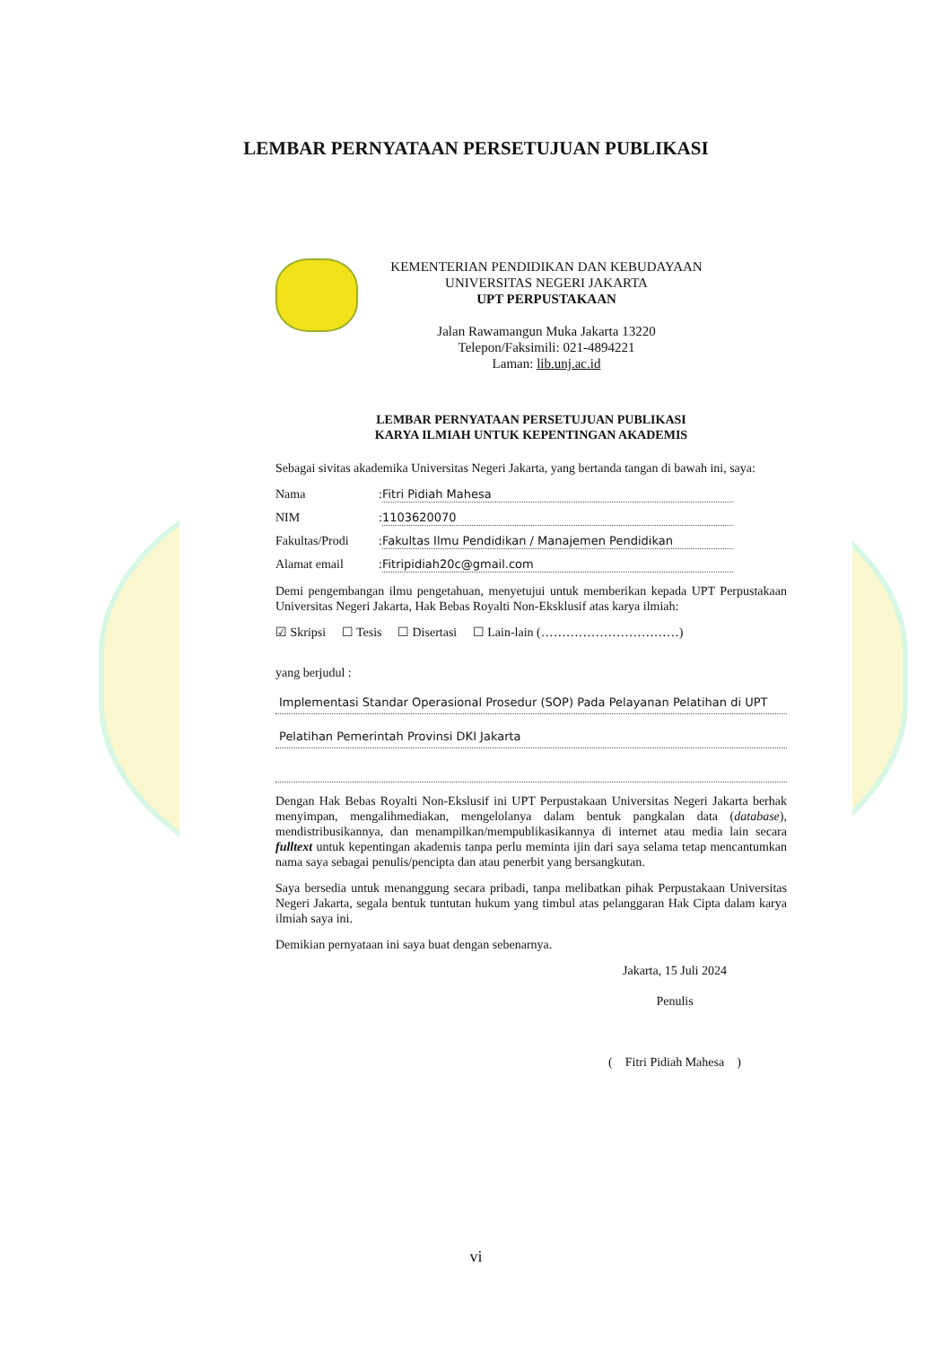LEMBAR PERNYATAAN PERSETUJUAN PUBLIKASI
KEMENTERIAN PENDIDIKAN DAN KEBUDAYAAN
UNIVERSITAS NEGERI JAKARTA
UPT PERPUSTAKAAN
Jalan Rawamangun Muka Jakarta 13220
Telepon/Faksimili: 021-4894221
Laman: lib.unj.ac.id
LEMBAR PERNYATAAN PERSETUJUAN PUBLIKASI
KARYA ILMIAH UNTUK KEPENTINGAN AKADEMIS
Sebagai sivitas akademika Universitas Negeri Jakarta, yang bertanda tangan di bawah ini, saya:
Nama: Fitri Pidiah Mahesa
NIM: 1103620070
Fakultas/Prodi: Fakultas Ilmu Pendidikan / Manajemen Pendidikan
Alamat email: Fitripidiah20c@gmail.com
Demi pengembangan ilmu pengetahuan, menyetujui untuk memberikan kepada UPT Perpustakaan Universitas Negeri Jakarta, Hak Bebas Royalti Non-Eksklusif atas karya ilmiah:
☑ Skripsi ☐ Tesis ☐ Disertasi ☐ Lain-lain (……………………………)
yang berjudul :
Implementasi Standar Operasional Prosedur (SOP) Pada Pelayanan Pelatihan di UPT
Pelatihan Pemerintah Provinsi DKI Jakarta
Dengan Hak Bebas Royalti Non-Ekslusif ini UPT Perpustakaan Universitas Negeri Jakarta berhak menyimpan, mengalihmediakan, mengelolanya dalam bentuk pangkalan data (database), mendistribusikannya, dan menampilkan/mempublikasikannya di internet atau media lain secara fulltext untuk kepentingan akademis tanpa perlu meminta ijin dari saya selama tetap mencantumkan nama saya sebagai penulis/pencipta dan atau penerbit yang bersangkutan.
Saya bersedia untuk menanggung secara pribadi, tanpa melibatkan pihak Perpustakaan Universitas Negeri Jakarta, segala bentuk tuntutan hukum yang timbul atas pelanggaran Hak Cipta dalam karya ilmiah saya ini.
Demikian pernyataan ini saya buat dengan sebenarnya.
Jakarta, 15 Juli 2024
Penulis
( Fitri Pidiah Mahesa )
vi